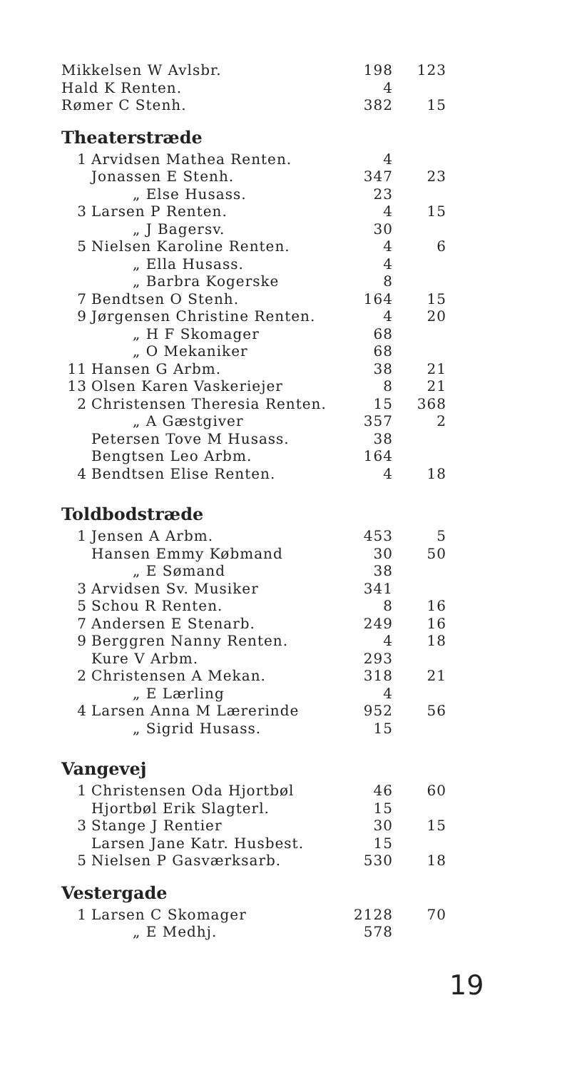| Mikkelsen W Avlsbr. | 198 | 123 |
| Hald K Renten. | 4 | |
| Rømer C Stenh. | 382 | 15 |
Theaterstræde
| 1 | Arvidsen Mathea Renten. | 4 | |
| | Jonassen E Stenh. | 347 | 23 |
| | „ Else Husass. | 23 | |
| 3 | Larsen P Renten. | 4 | 15 |
| | „ J Bagersv. | 30 | |
| 5 | Nielsen Karoline Renten. | 4 | 6 |
| | „ Ella Husass. | 4 | |
| | „ Barbra Kogerske | 8 | |
| 7 | Bendtsen O Stenh. | 164 | 15 |
| 9 | Jørgensen Christine Renten. | 4 | 20 |
| | „ H F Skomager | 68 | |
| | „ O Mekaniker | 68 | |
| 11 | Hansen G Arbm. | 38 | 21 |
| 13 | Olsen Karen Vaskeriejer | 8 | 21 |
| 2 | Christensen Theresia Renten. | 15 | 368 |
| | „ A Gæstgiver | 357 | 2 |
| | Petersen Tove M Husass. | 38 | |
| | Bengtsen Leo Arbm. | 164 | |
| 4 | Bendtsen Elise Renten. | 4 | 18 |
Toldbodstræde
| 1 | Jensen A Arbm. | 453 | 5 |
| | Hansen Emmy Købmand | 30 | 50 |
| | „ E Sømand | 38 | |
| 3 | Arvidsen Sv. Musiker | 341 | |
| 5 | Schou R Renten. | 8 | 16 |
| 7 | Andersen E Stenarb. | 249 | 16 |
| 9 | Berggren Nanny Renten. | 4 | 18 |
| | Kure V Arbm. | 293 | |
| 2 | Christensen A Mekan. | 318 | 21 |
| | „ E Lærling | 4 | |
| 4 | Larsen Anna M Lærerinde | 952 | 56 |
| | „ Sigrid Husass. | 15 | |
Vangevej
| 1 | Christensen Oda Hjortbøl | 46 | 60 |
| | Hjortbøl Erik Slagterl. | 15 | |
| 3 | Stange J Rentier | 30 | 15 |
| | Larsen Jane Katr. Husbest. | 15 | |
| 5 | Nielsen P Gasværksarb. | 530 | 18 |
Vestergade
| 1 | Larsen C Skomager | 2128 | 70 |
| | „ E Medhj. | 578 | |
19